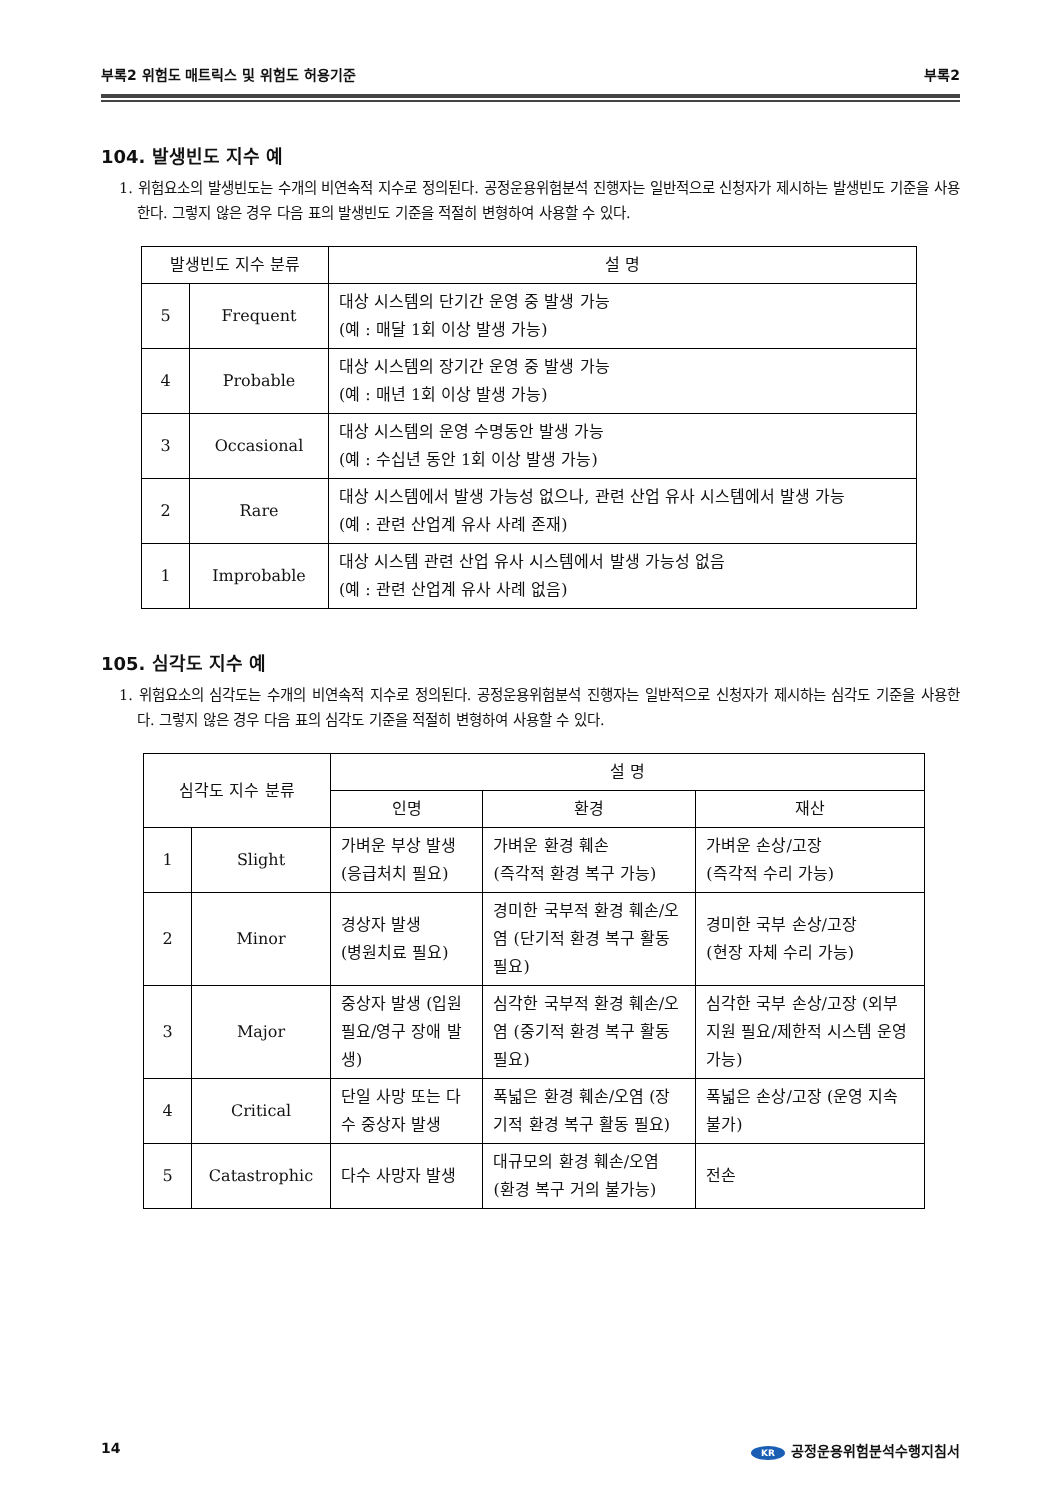부록2 위험도 매트릭스 및 위험도 허용기준 부록2
104. 발생빈도 지수 예
1. 위험요소의 발생빈도는 수개의 비연속적 지수로 정의된다. 공정운용위험분석 진행자는 일반적으로 신청자가 제시하는 발생빈도 기준을 사용한다. 그렇지 않은 경우 다음 표의 발생빈도 기준을 적절히 변형하여 사용할 수 있다.
| 발생빈도 지수 분류 | | 설 명 |
| --- | --- | --- |
| 5 | Frequent | 대상 시스템의 단기간 운영 중 발생 가능 (예 : 매달 1회 이상 발생 가능) |
| 4 | Probable | 대상 시스템의 장기간 운영 중 발생 가능 (예 : 매년 1회 이상 발생 가능) |
| 3 | Occasional | 대상 시스템의 운영 수명동안 발생 가능 (예 : 수십년 동안 1회 이상 발생 가능) |
| 2 | Rare | 대상 시스템에서 발생 가능성 없으나, 관련 산업 유사 시스템에서 발생 가능 (예 : 관련 산업계 유사 사례 존재) |
| 1 | Improbable | 대상 시스템 관련 산업 유사 시스템에서 발생 가능성 없음 (예 : 관련 산업계 유사 사례 없음) |
105. 심각도 지수 예
1. 위험요소의 심각도는 수개의 비연속적 지수로 정의된다. 공정운용위험분석 진행자는 일반적으로 신청자가 제시하는 심각도 기준을 사용한다. 그렇지 않은 경우 다음 표의 심각도 기준을 적절히 변형하여 사용할 수 있다.
| 심각도 지수 분류 | | 설 명 | | |
| --- | --- | --- | --- | --- |
| | | 인명 | 환경 | 재산 |
| 1 | Slight | 가벼운 부상 발생 (응급처치 필요) | 가벼운 환경 훼손 (즉각적 환경 복구 가능) | 가벼운 손상/고장 (즉각적 수리 가능) |
| 2 | Minor | 경상자 발생 (병원치료 필요) | 경미한 국부적 환경 훼손/오염 (단기적 환경 복구 활동 필요) | 경미한 국부 손상/고장 (현장 자체 수리 가능) |
| 3 | Major | 중상자 발생 (입원 필요/영구 장애 발생) | 심각한 국부적 환경 훼손/오염 (중기적 환경 복구 활동 필요) | 심각한 국부 손상/고장 (외부 지원 필요/제한적 시스템 운영 가능) |
| 4 | Critical | 단일 사망 또는 다수 중상자 발생 | 폭넓은 환경 훼손/오염 (장기적 환경 복구 활동 필요) | 폭넓은 손상/고장 (운영 지속 불가) |
| 5 | Catastrophic | 다수 사망자 발생 | 대규모의 환경 훼손/오염 (환경 복구 거의 불가능) | 전손 |
14 KR 공정운용위험분석수행지침서